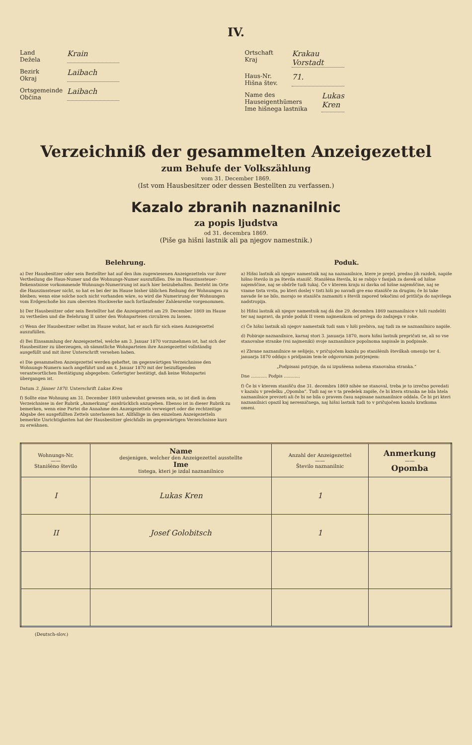IV.
Land
Dežela Krain
Bezirk
Okraj Laibach
Ortsgemeinde
Občina Laibach
Ortschaft
Kraj Krakau Vorstadt
Haus-Nr.
Hišna štev. 71.
Name des Hauseigenthümers
Ime hišnega lastnika Lukas Kren
Verzeichniß der gesammelten Anzeigezettel
zum Behufe der Volkszählung
vom 31. December 1869.
(Ist vom Hausbesitzer oder dessen Bestellten zu verfassen.)
Kazalo zbranih naznanilnic
za popis ljudstva
od 31. decembra 1869.
(Piše ga hišni lastnik ali pa njegov namestnik.)
Belehrung.
a) Der Hausbesitzer oder sein Bestellter hat auf den ihm zugewiesenen Anzeigezetteln vor ihrer Vertheilung die Haus-Numer und die Wohnungs-Numer auszufüllen. Die im Hauszinssteuer-Bekenntnisse vorkommende Wohnungs-Numerirung ist auch hier beizubehalten. Besteht im Orte die Hauszinssteuer nicht, so hat es bei der im Hause bisher üblichen Reihung der Wohnungen zu bleiben; wenn eine solche noch nicht vorhanden wäre, so wird die Numerirung der Wohnungen vom Erdgeschoße bis zum obersten Stockwerke nach fortlaufender Zahlenreihe vorgenommen.
b) Der Hausbesitzer oder sein Bestellter hat die Anzeigezettel am 29. December 1869 im Hause zu vertheilen und die Belehrung II unter den Wohnparteien circuliren zu lassen.
c) Wenn der Hausbesitzer selbst im Hause wohnt, hat er auch für sich einen Anzeigezettel auszufüllen.
d) Bei Einsammlung der Anzeigezettel, welche am 3. Januar 1870 vorzunehmen ist, hat sich der Hausbesitzer zu überzeugen, ob sämmtliche Wohnparteien ihre Anzeigezettel vollständig ausgefüllt und mit ihrer Unterschrift versehen haben.
e) Die gesammelten Anzeigezettel werden geheftet, im gegenwärtigen Verzeichnisse den Wohnungs-Numern nach angeführt und am 4. Januar 1870 mit der beizufügenden verantwortlichen Bestätigung abgegeben: Gefertigter bestätigt, daß keine Wohnpartei übergangen ist.
Datum 3. Jänner 1870. Unterschrift Lukas Kren
f) Sollte eine Wohnung am 31. December 1869 unbewohnt gewesen sein, so ist dieß in dem Verzeichnisse in der Rubrik „Anmerkung“ ausdrücklich anzugeben. Ebenso ist in dieser Rubrik zu bemerken, wenn eine Partei die Annahme des Anzeigezettels verweigert oder die rechtzeitige Abgabe des ausgefüllten Zettels unterlassen hat. Allfällige in den einzelnen Anzeigezetteln bemerkte Unrichtigkeiten hat der Hausbesitzer gleichfalls im gegenwärtigen Verzeichnisse kurz zu erwähnen.
Poduk.
a) Hišni lastnik ali njegov namestnik naj na naznanilnice, ktere je prejel, predno jih razdeli, napiše hišno število in pa števila stanišč. Stanišèna števila, ki se rabijo v fasijah za davek od hišne najemščine, naj se obdrže tudi tukaj. Če v kterem kraju ni davka od hišne najemščine, naj se vzame tista vrsta, po kteri doslej v tisti hiši po navadi gre eno stanišče za drugim; če bi take navade še ne bilo, morajo se stanišča zaznamiti s števili zapored tekočimi od pritličja do najvišega nadstropija.
b) Hišni lastnik ali njegov namestnik naj dá dne 29. decembra 1869 naznanilnice v hiši razdeliti ter naj napravi, da pride poduk II vsem najmenikom od prvega do zadnjega v roke.
c) Če hišni lastnik ali njegov namestnik tudi sam v hiši prebiva, naj tudi za se naznanilnico napiše.
d) Pobiraje naznanilnice, karnaj stori 3. januarja 1870, mora hišni lastnik prepričati se, ali so vse stanovalne stranke (vsi najmeniki) svoje naznanilnice popolnoma napisale in podpisale.
e) Zbrane naznanilnice se sešijejo, v pričujočem kazalu po stanišènih številkah omenijo ter 4. januarja 1870 oddajo s pridjanim tem-le odgovornim potrjenjem:
„Podpisani potrjuje, da ni izpušèena nobena stanovalna stranka.“
Dne ............ Podpis ............
f) Če bi v kterem stanišču dne 31. decembra 1869 nihèe ne stanoval, treba je to izrečno povedati v kazalu v predelku „Opomba“. Tudi naj se v ta predelek zapiše, če bi ktera stranka ne bila htela naznanilnice prevzeti ali če bi ne bila o pravem času napisane naznanilnice oddala. Če bi pri kteri naznanilnici opazil kaj neresničnega, naj hišni lastnik tudi to v pričujočem kazalu kratkoma omeni.
| Wohnungs-Nr. —— Stanišèno število | Name desjenigen, welcher den Anzeigezettel ausstellte Ime tistega, kteri je izdal naznanilnico | Anzahl der Anzeigezettel —— Število naznanilnic | Anmerkung —— Opomba |
| --- | --- | --- | --- |
| I | Lukas Kren | 1 | |
| II | Josef Golobitsch | 1 | |
(Deutsch-slov.)